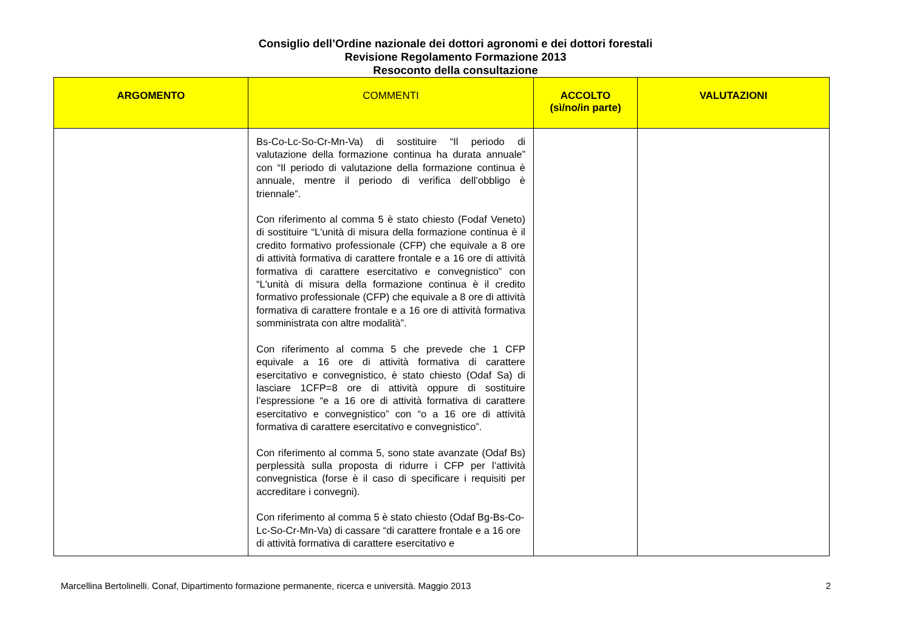Consiglio dell’Ordine nazionale dei dottori agronomi e dei dottori forestali
Revisione Regolamento Formazione 2013
Resoconto della consultazione
| ARGOMENTO | COMMENTI | ACCOLTO (sì/no/in parte) | VALUTAZIONI |
| --- | --- | --- | --- |
| | Bs-Co-Lc-So-Cr-Mn-Va) di sostituire “Il periodo di valutazione della formazione continua ha durata annuale” con “Il periodo di valutazione della formazione continua è annuale, mentre il periodo di verifica dell’obbligo è triennale”. Con riferimento al comma 5 è stato chiesto (Fodaf Veneto) di sostituire “L'unità di misura della formazione continua è il credito formativo professionale (CFP) che equivale a 8 ore di attività formativa di carattere frontale e a 16 ore di attività formativa di carattere esercitativo e convegnistico” con “L'unità di misura della formazione continua è il credito formativo professionale (CFP) che equivale a 8 ore di attività formativa di carattere frontale e a 16 ore di attività formativa somministrata con altre modalità”. Con riferimento al comma 5 che prevede che 1 CFP equivale a 16 ore di attività formativa di carattere esercitativo e convegnistico, è stato chiesto (Odaf Sa) di lasciare 1CFP=8 ore di attività oppure di sostituire l’espressione “e a 16 ore di attività formativa di carattere esercitativo e convegnistico” con “o a 16 ore di attività formativa di carattere esercitativo e convegnistico”. Con riferimento al comma 5, sono state avanzate (Odaf Bs) perplessità sulla proposta di ridurre i CFP per l’attività convegnistica (forse è il caso di specificare i requisiti per accreditare i convegni). Con riferimento al comma 5 è stato chiesto (Odaf Bg-Bs-Co-Lc-So-Cr-Mn-Va) di cassare “di carattere frontale e a 16 ore di attività formativa di carattere esercitativo e | | |
Marcellina Bertolinelli. Conaf, Dipartimento formazione permanente, ricerca e università. Maggio 2013 2